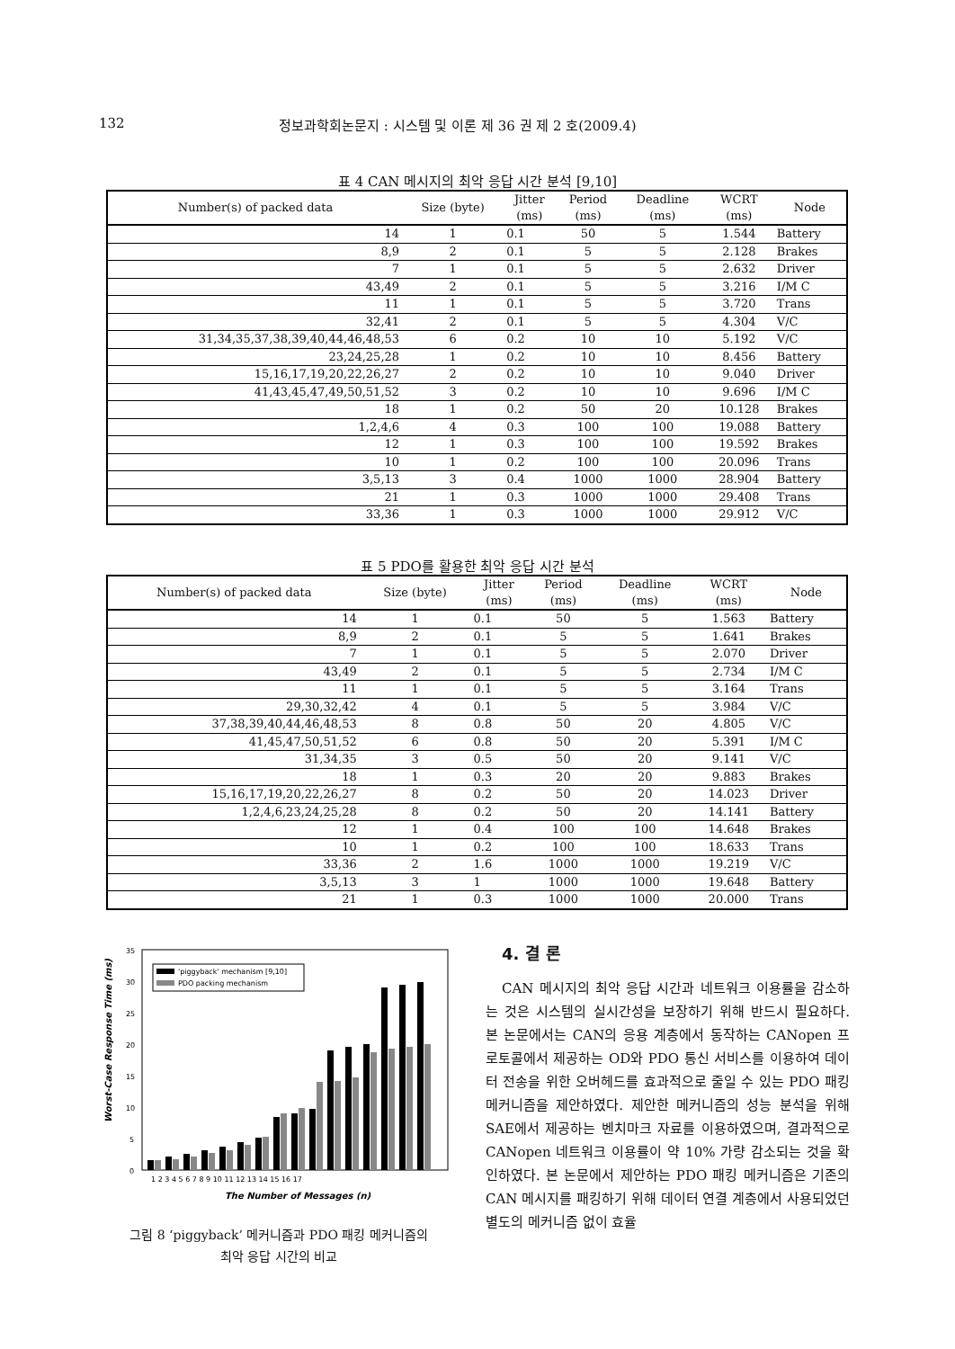132 정보과학회논문지 : 시스템 및 이론 제 36 권 제 2 호(2009.4)
표 4 CAN 메시지의 최악 응답 시간 분석 [9,10]
| Number(s) of packed data | Size (byte) | Jitter (ms) | Period (ms) | Deadline (ms) | WCRT (ms) | Node |
| --- | --- | --- | --- | --- | --- | --- |
| 14 | 1 | 0.1 | 50 | 5 | 1.544 | Battery |
| 8,9 | 2 | 0.1 | 5 | 5 | 2.128 | Brakes |
| 7 | 1 | 0.1 | 5 | 5 | 2.632 | Driver |
| 43,49 | 2 | 0.1 | 5 | 5 | 3.216 | I/M C |
| 11 | 1 | 0.1 | 5 | 5 | 3.720 | Trans |
| 32,41 | 2 | 0.1 | 5 | 5 | 4.304 | V/C |
| 31,34,35,37,38,39,40,44,46,48,53 | 6 | 0.2 | 10 | 10 | 5.192 | V/C |
| 23,24,25,28 | 1 | 0.2 | 10 | 10 | 8.456 | Battery |
| 15,16,17,19,20,22,26,27 | 2 | 0.2 | 10 | 10 | 9.040 | Driver |
| 41,43,45,47,49,50,51,52 | 3 | 0.2 | 10 | 10 | 9.696 | I/M C |
| 18 | 1 | 0.2 | 50 | 20 | 10.128 | Brakes |
| 1,2,4,6 | 4 | 0.3 | 100 | 100 | 19.088 | Battery |
| 12 | 1 | 0.3 | 100 | 100 | 19.592 | Brakes |
| 10 | 1 | 0.2 | 100 | 100 | 20.096 | Trans |
| 3,5,13 | 3 | 0.4 | 1000 | 1000 | 28.904 | Battery |
| 21 | 1 | 0.3 | 1000 | 1000 | 29.408 | Trans |
| 33,36 | 1 | 0.3 | 1000 | 1000 | 29.912 | V/C |
표 5 PDO를 활용한 최악 응답 시간 분석
| Number(s) of packed data | Size (byte) | Jitter (ms) | Period (ms) | Deadline (ms) | WCRT (ms) | Node |
| --- | --- | --- | --- | --- | --- | --- |
| 14 | 1 | 0.1 | 50 | 5 | 1.563 | Battery |
| 8,9 | 2 | 0.1 | 5 | 5 | 1.641 | Brakes |
| 7 | 1 | 0.1 | 5 | 5 | 2.070 | Driver |
| 43,49 | 2 | 0.1 | 5 | 5 | 2.734 | I/M C |
| 11 | 1 | 0.1 | 5 | 5 | 3.164 | Trans |
| 29,30,32,42 | 4 | 0.1 | 5 | 5 | 3.984 | V/C |
| 37,38,39,40,44,46,48,53 | 8 | 0.8 | 50 | 20 | 4.805 | V/C |
| 41,45,47,50,51,52 | 6 | 0.8 | 50 | 20 | 5.391 | I/M C |
| 31,34,35 | 3 | 0.5 | 50 | 20 | 9.141 | V/C |
| 18 | 1 | 0.3 | 20 | 20 | 9.883 | Brakes |
| 15,16,17,19,20,22,26,27 | 8 | 0.2 | 50 | 20 | 14.023 | Driver |
| 1,2,4,6,23,24,25,28 | 8 | 0.2 | 50 | 20 | 14.141 | Battery |
| 12 | 1 | 0.4 | 100 | 100 | 14.648 | Brakes |
| 10 | 1 | 0.2 | 100 | 100 | 18.633 | Trans |
| 33,36 | 2 | 1.6 | 1000 | 1000 | 19.219 | V/C |
| 3,5,13 | 3 | 1 | 1000 | 1000 | 19.648 | Battery |
| 21 | 1 | 0.3 | 1000 | 1000 | 20.000 | Trans |
35
30
25
20
15
10
5
0
Worst-Case Response Time (ms)
'piggyback' mechanism [9,10]
PDO packing mechanism
1 2 3 4 5 6 7 8 9 10 11 12 13 14 15 16 17
The Number of Messages (n)
그림 8 ‘piggyback’ 메커니즘과 PDO 패킹 메커니즘의
최악 응답 시간의 비교
4. 결 론
CAN 메시지의 최악 응답 시간과 네트워크 이용률을 감소하는 것은 시스템의 실시간성을 보장하기 위해 반드시 필요하다. 본 논문에서는 CAN의 응용 계층에서 동작하는 CANopen 프로토콜에서 제공하는 OD와 PDO 통신 서비스를 이용하여 데이터 전송을 위한 오버헤드를 효과적으로 줄일 수 있는 PDO 패킹 메커니즘을 제안하였다. 제안한 메커니즘의 성능 분석을 위해 SAE에서 제공하는 벤치마크 자료를 이용하였으며, 결과적으로 CANopen 네트워크 이용률이 약 10% 가량 감소되는 것을 확인하였다. 본 논문에서 제안하는 PDO 패킹 메커니즘은 기존의 CAN 메시지를 패킹하기 위해 데이터 연결 계층에서 사용되었던 별도의 메커니즘 없이 효율